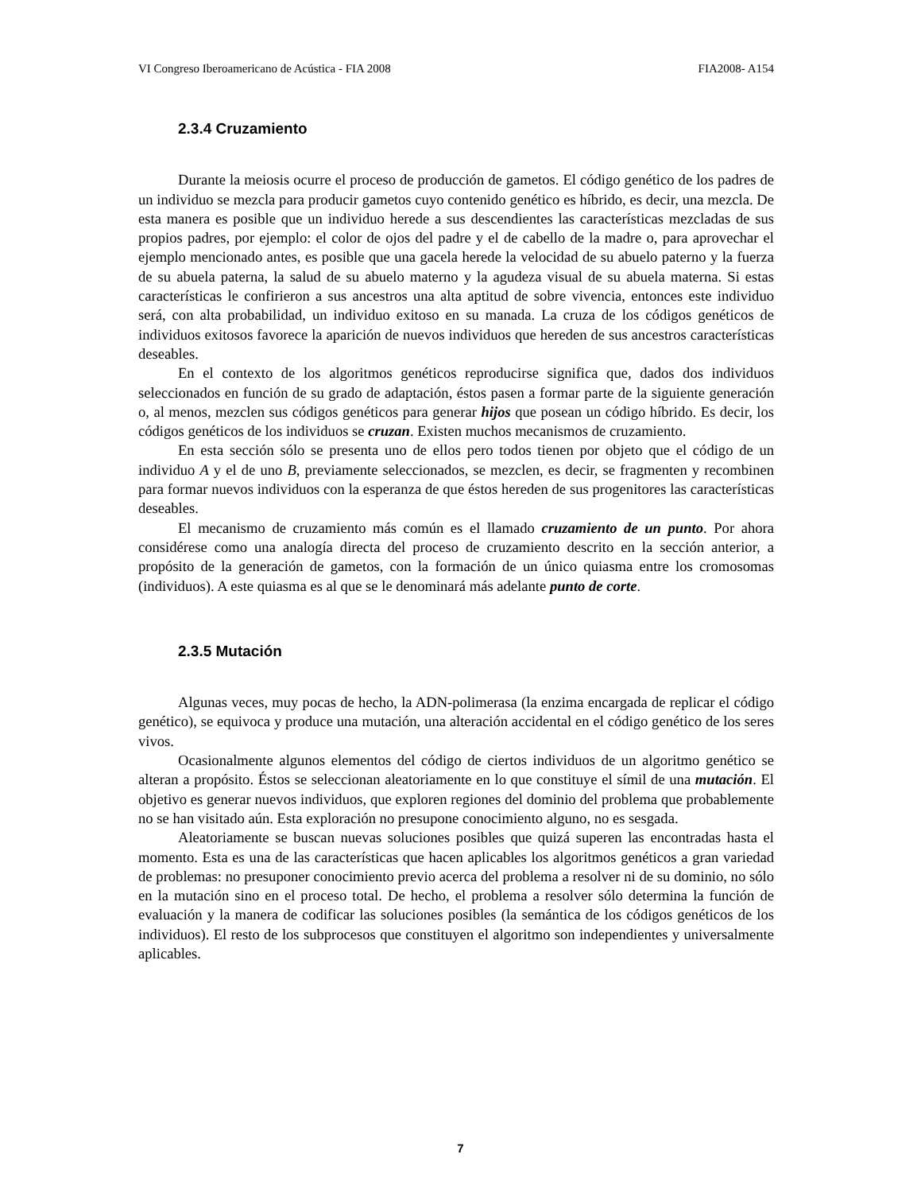VI Congreso Iberoamericano de Acústica - FIA 2008 FIA2008- A154
2.3.4 Cruzamiento
Durante la meiosis ocurre el proceso de producción de gametos. El código genético de los padres de un individuo se mezcla para producir gametos cuyo contenido genético es híbrido, es decir, una mezcla. De esta manera es posible que un individuo herede a sus descendientes las características mezcladas de sus propios padres, por ejemplo: el color de ojos del padre y el de cabello de la madre o, para aprovechar el ejemplo mencionado antes, es posible que una gacela herede la velocidad de su abuelo paterno y la fuerza de su abuela paterna, la salud de su abuelo materno y la agudeza visual de su abuela materna. Si estas características le confirieron a sus ancestros una alta aptitud de sobre vivencia, entonces este individuo será, con alta probabilidad, un individuo exitoso en su manada. La cruza de los códigos genéticos de individuos exitosos favorece la aparición de nuevos individuos que hereden de sus ancestros características deseables.
En el contexto de los algoritmos genéticos reproducirse significa que, dados dos individuos seleccionados en función de su grado de adaptación, éstos pasen a formar parte de la siguiente generación o, al menos, mezclen sus códigos genéticos para generar hijos que posean un código híbrido. Es decir, los códigos genéticos de los individuos se cruzan. Existen muchos mecanismos de cruzamiento.
En esta sección sólo se presenta uno de ellos pero todos tienen por objeto que el código de un individuo A y el de uno B, previamente seleccionados, se mezclen, es decir, se fragmenten y recombinen para formar nuevos individuos con la esperanza de que éstos hereden de sus progenitores las características deseables.
El mecanismo de cruzamiento más común es el llamado cruzamiento de un punto. Por ahora considérese como una analogía directa del proceso de cruzamiento descrito en la sección anterior, a propósito de la generación de gametos, con la formación de un único quiasma entre los cromosomas (individuos). A este quiasma es al que se le denominará más adelante punto de corte.
2.3.5 Mutación
Algunas veces, muy pocas de hecho, la ADN-polimerasa (la enzima encargada de replicar el código genético), se equivoca y produce una mutación, una alteración accidental en el código genético de los seres vivos.
Ocasionalmente algunos elementos del código de ciertos individuos de un algoritmo genético se alteran a propósito. Éstos se seleccionan aleatoriamente en lo que constituye el símil de una mutación. El objetivo es generar nuevos individuos, que exploren regiones del dominio del problema que probablemente no se han visitado aún. Esta exploración no presupone conocimiento alguno, no es sesgada.
Aleatoriamente se buscan nuevas soluciones posibles que quizá superen las encontradas hasta el momento. Esta es una de las características que hacen aplicables los algoritmos genéticos a gran variedad de problemas: no presuponer conocimiento previo acerca del problema a resolver ni de su dominio, no sólo en la mutación sino en el proceso total. De hecho, el problema a resolver sólo determina la función de evaluación y la manera de codificar las soluciones posibles (la semántica de los códigos genéticos de los individuos). El resto de los subprocesos que constituyen el algoritmo son independientes y universalmente aplicables.
7